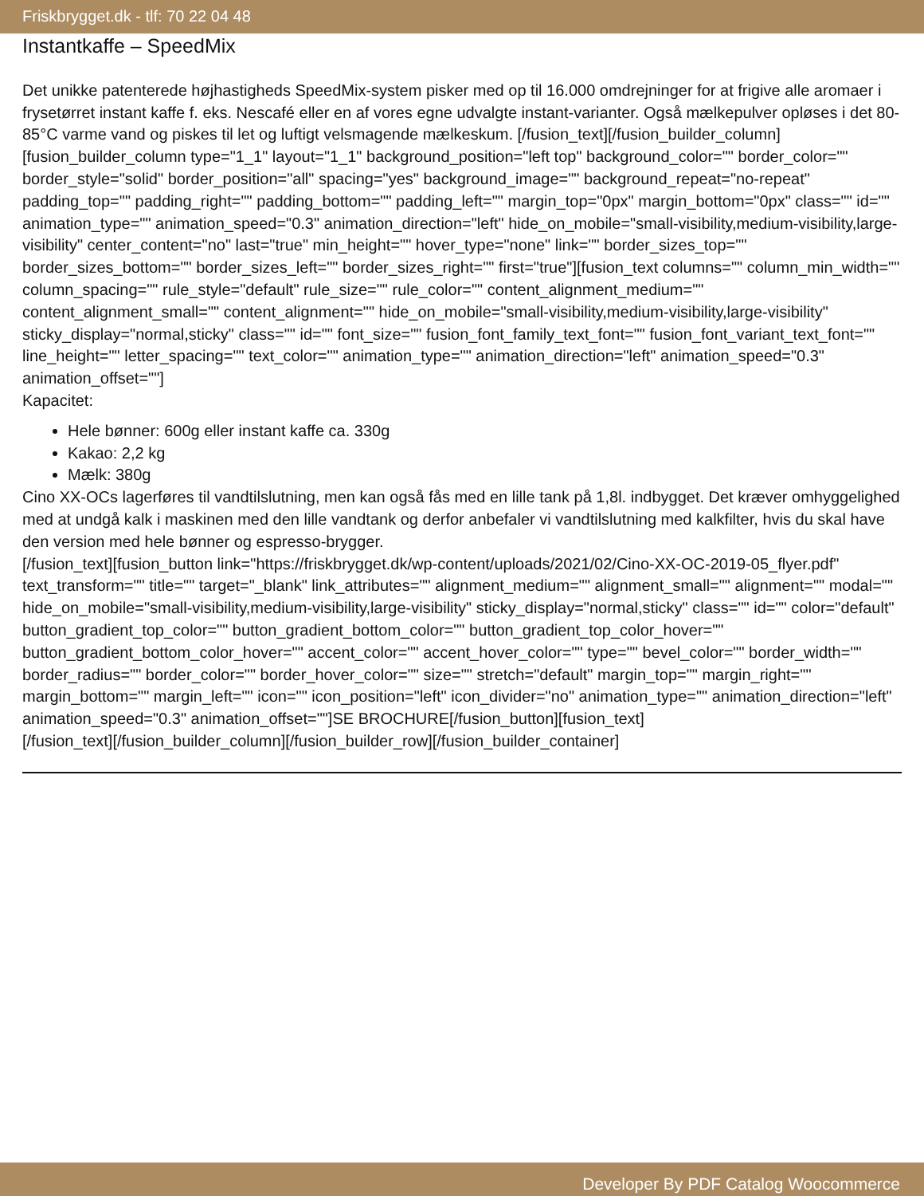Friskbrygget.dk - tlf: 70 22 04 48
Instantkaffe – SpeedMix
Det unikke patenterede højhastigheds SpeedMix-system pisker med op til 16.000 omdrejninger for at frigive alle aromaer i frysetørret instant kaffe f. eks. Nescafé eller en af vores egne udvalgte instant-varianter. Også mælkepulver opløses i det 80-85°C varme vand og piskes til let og luftigt velsmagende mælkeskum. [/fusion_text][/fusion_builder_column][fusion_builder_column type="1_1" layout="1_1" background_position="left top" background_color="" border_color="" border_style="solid" border_position="all" spacing="yes" background_image="" background_repeat="no-repeat" padding_top="" padding_right="" padding_bottom="" padding_left="" margin_top="0px" margin_bottom="0px" class="" id="" animation_type="" animation_speed="0.3" animation_direction="left" hide_on_mobile="small-visibility,medium-visibility,large-visibility" center_content="no" last="true" min_height="" hover_type="none" link="" border_sizes_top="" border_sizes_bottom="" border_sizes_left="" border_sizes_right="" first="true"][fusion_text columns="" column_min_width="" column_spacing="" rule_style="default" rule_size="" rule_color="" content_alignment_medium="" content_alignment_small="" content_alignment="" hide_on_mobile="small-visibility,medium-visibility,large-visibility" sticky_display="normal,sticky" class="" id="" font_size="" fusion_font_family_text_font="" fusion_font_variant_text_font="" line_height="" letter_spacing="" text_color="" animation_type="" animation_direction="left" animation_speed="0.3" animation_offset=""]
Kapacitet:
Hele bønner: 600g eller instant kaffe ca. 330g
Kakao: 2,2 kg
Mælk: 380g
Cino XX-OCs lagerføres til vandtilslutning, men kan også fås med en lille tank på 1,8l. indbygget. Det kræver omhyggelighed med at undgå kalk i maskinen med den lille vandtank og derfor anbefaler vi vandtilslutning med kalkfilter, hvis du skal have den version med hele bønner og espresso-brygger.
[/fusion_text][fusion_button link="https://friskbrygget.dk/wp-content/uploads/2021/02/Cino-XX-OC-2019-05_flyer.pdf" text_transform="" title="" target="_blank" link_attributes="" alignment_medium="" alignment_small="" alignment="" modal="" hide_on_mobile="small-visibility,medium-visibility,large-visibility" sticky_display="normal,sticky" class="" id="" color="default" button_gradient_top_color="" button_gradient_bottom_color="" button_gradient_top_color_hover="" button_gradient_bottom_color_hover="" accent_color="" accent_hover_color="" type="" bevel_color="" border_width="" border_radius="" border_color="" border_hover_color="" size="" stretch="default" margin_top="" margin_right="" margin_bottom="" margin_left="" icon="" icon_position="left" icon_divider="no" animation_type="" animation_direction="left" animation_speed="0.3" animation_offset=""]SE BROCHURE[/fusion_button][fusion_text]
[/fusion_text][/fusion_builder_column][/fusion_builder_row][/fusion_builder_container]
Developer By PDF Catalog Woocommerce